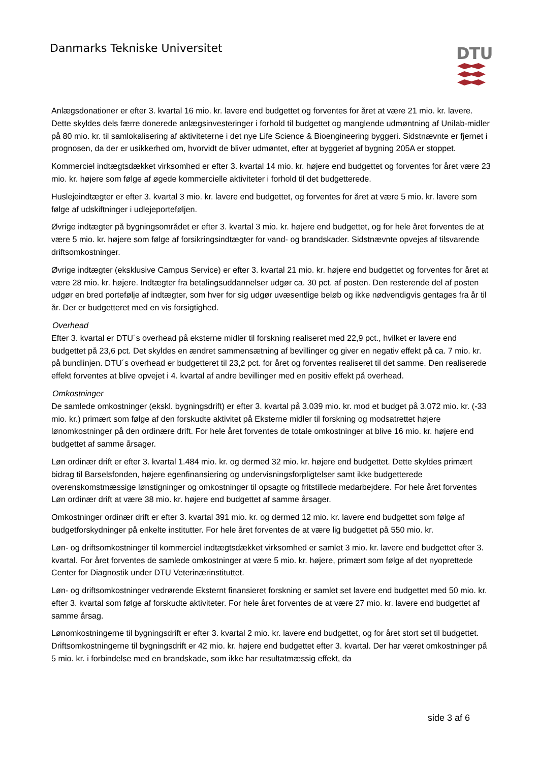Danmarks Tekniske Universitet DTU
Anlægsdonationer er efter 3. kvartal 16 mio. kr. lavere end budgettet og forventes for året at være 21 mio. kr. lavere. Dette skyldes dels færre donerede anlægsinvesteringer i forhold til budgettet og manglende udmøntning af Unilab-midler på 80 mio. kr. til samlokalisering af aktiviteterne i det nye Life Science & Bioengineering byggeri. Sidstnævnte er fjernet i prognosen, da der er usikkerhed om, hvorvidt de bliver udmøntet, efter at byggeriet af bygning 205A er stoppet.
Kommerciel indtægtsdækket virksomhed er efter 3. kvartal 14 mio. kr. højere end budgettet og forventes for året være 23 mio. kr. højere som følge af øgede kommercielle aktiviteter i forhold til det budgetterede.
Huslejeindtægter er efter 3. kvartal 3 mio. kr. lavere end budgettet, og forventes for året at være 5 mio. kr. lavere som følge af udskiftninger i udlejeporteføljen.
Øvrige indtægter på bygningsområdet er efter 3. kvartal 3 mio. kr. højere end budgettet, og for hele året forventes de at være 5 mio. kr. højere som følge af forsikringsindtægter for vand- og brandskader. Sidstnævnte opvejes af tilsvarende driftsomkostninger.
Øvrige indtægter (eksklusive Campus Service) er efter 3. kvartal 21 mio. kr. højere end budgettet og forventes for året at være 28 mio. kr. højere. Indtægter fra betalingsuddannelser udgør ca. 30 pct. af posten. Den resterende del af posten udgør en bred portefølje af indtægter, som hver for sig udgør uvæsentlige beløb og ikke nødvendigvis gentages fra år til år. Der er budgetteret med en vis forsigtighed.
Overhead
Efter 3. kvartal er DTU´s overhead på eksterne midler til forskning realiseret med 22,9 pct., hvilket er lavere end budgettet på 23,6 pct. Det skyldes en ændret sammensætning af bevillinger og giver en negativ effekt på ca. 7 mio. kr. på bundlinjen. DTU´s overhead er budgetteret til 23,2 pct. for året og forventes realiseret til det samme. Den realiserede effekt forventes at blive opvejet i 4. kvartal af andre bevillinger med en positiv effekt på overhead.
Omkostninger
De samlede omkostninger (ekskl. bygningsdrift) er efter 3. kvartal på 3.039 mio. kr. mod et budget på 3.072 mio. kr. (-33 mio. kr.) primært som følge af den forskudte aktivitet på Eksterne midler til forskning og modsatrettet højere lønomkostninger på den ordinære drift. For hele året forventes de totale omkostninger at blive 16 mio. kr. højere end budgettet af samme årsager.
Løn ordinær drift er efter 3. kvartal 1.484 mio. kr. og dermed 32 mio. kr. højere end budgettet. Dette skyldes primært bidrag til Barselsfonden, højere egenfinansiering og undervisningsforpligtelser samt ikke budgetterede overenskomstmæssige lønstigninger og omkostninger til opsagte og fritstillede medarbejdere. For hele året forventes Løn ordinær drift at være 38 mio. kr. højere end budgettet af samme årsager.
Omkostninger ordinær drift er efter 3. kvartal 391 mio. kr. og dermed 12 mio. kr. lavere end budgettet som følge af budgetforskydninger på enkelte institutter. For hele året forventes de at være lig budgettet på 550 mio. kr.
Løn- og driftsomkostninger til kommerciel indtægtsdækket virksomhed er samlet 3 mio. kr. lavere end budgettet efter 3. kvartal. For året forventes de samlede omkostninger at være 5 mio. kr. højere, primært som følge af det nyoprettede Center for Diagnostik under DTU Veterinærinstituttet.
Løn- og driftsomkostninger vedrørende Eksternt finansieret forskning er samlet set lavere end budgettet med 50 mio. kr. efter 3. kvartal som følge af forskudte aktiviteter. For hele året forventes de at være 27 mio. kr. lavere end budgettet af samme årsag.
Lønomkostningerne til bygningsdrift er efter 3. kvartal 2 mio. kr. lavere end budgettet, og for året stort set til budgettet. Driftsomkostningerne til bygningsdrift er 42 mio. kr. højere end budgettet efter 3. kvartal. Der har været omkostninger på 5 mio. kr. i forbindelse med en brandskade, som ikke har resultatmæssig effekt, da
side 3 af 6